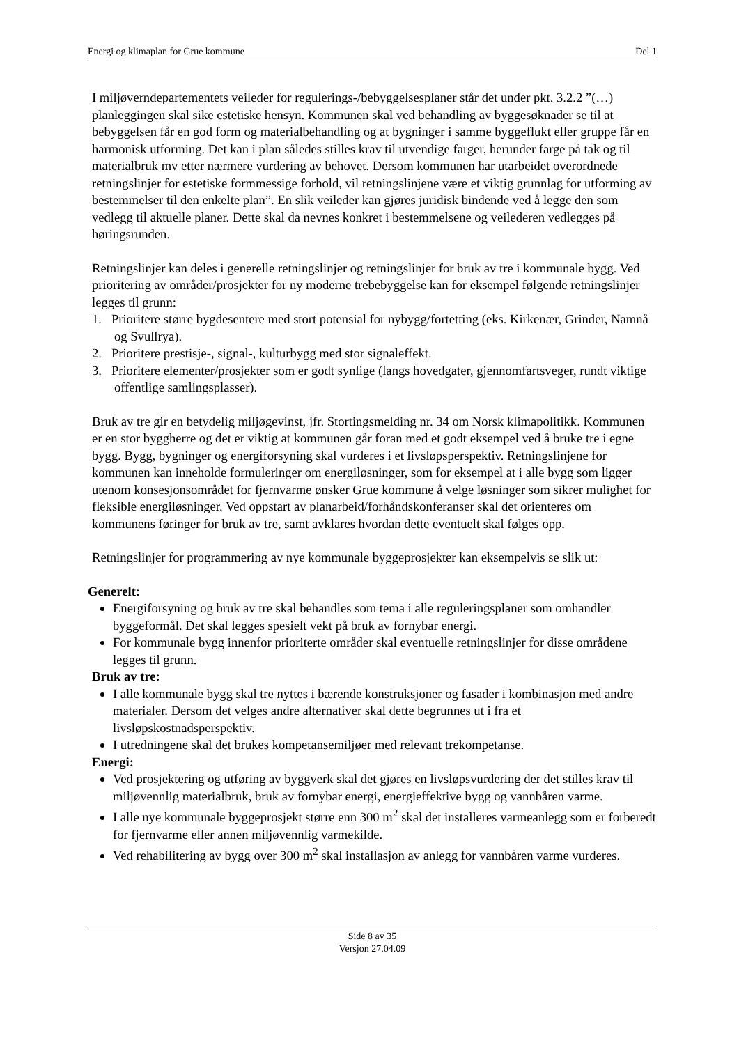Energi og klimaplan for Grue kommune Del 1
I miljøverndepartementets veileder for regulerings-/bebyggelsesplaner står det under pkt. 3.2.2 ”(…) planleggingen skal sike estetiske hensyn. Kommunen skal ved behandling av byggesøknader se til at bebyggelsen får en god form og materialbehandling og at bygninger i samme byggeflukt eller gruppe får en harmonisk utforming. Det kan i plan således stilles krav til utvendige farger, herunder farge på tak og til materialbruk mv etter nærmere vurdering av behovet. Dersom kommunen har utarbeidet overordnede retningslinjer for estetiske formmessige forhold, vil retningslinjene være et viktig grunnlag for utforming av bestemmelser til den enkelte plan”. En slik veileder kan gjøres juridisk bindende ved å legge den som vedlegg til aktuelle planer. Dette skal da nevnes konkret i bestemmelsene og veilederen vedlegges på høringsrunden.
Retningslinjer kan deles i generelle retningslinjer og retningslinjer for bruk av tre i kommunale bygg. Ved prioritering av områder/prosjekter for ny moderne trebebyggelse kan for eksempel følgende retningslinjer legges til grunn:
1. Prioritere større bygdesentere med stort potensial for nybygg/fortetting (eks. Kirkenær, Grinder, Namnå og Svullrya).
2. Prioritere prestisje-, signal-, kulturbygg med stor signaleffekt.
3. Prioritere elementer/prosjekter som er godt synlige (langs hovedgater, gjennomfartsveger, rundt viktige offentlige samlingsplasser).
Bruk av tre gir en betydelig miljøgevinst, jfr. Stortingsmelding nr. 34 om Norsk klimapolitikk. Kommunen er en stor byggherre og det er viktig at kommunen går foran med et godt eksempel ved å bruke tre i egne bygg. Bygg, bygninger og energiforsyning skal vurderes i et livsløpsperspektiv. Retningslinjene for kommunen kan inneholde formuleringer om energiløsninger, som for eksempel at i alle bygg som ligger utenom konsesjonsområdet for fjernvarme ønsker Grue kommune å velge løsninger som sikrer mulighet for fleksible energiløsninger. Ved oppstart av planarbeid/forhåndskonferanser skal det orienteres om kommunens føringer for bruk av tre, samt avklares hvordan dette eventuelt skal følges opp.
Retningslinjer for programmering av nye kommunale byggeprosjekter kan eksempelvis se slik ut:
Generelt:
Energiforsyning og bruk av tre skal behandles som tema i alle reguleringsplaner som omhandler byggeformål. Det skal legges spesielt vekt på bruk av fornybar energi.
For kommunale bygg innenfor prioriterte områder skal eventuelle retningslinjer for disse områdene legges til grunn.
Bruk av tre:
I alle kommunale bygg skal tre nyttes i bærende konstruksjoner og fasader i kombinasjon med andre materialer. Dersom det velges andre alternativer skal dette begrunnes ut i fra et livsløpskostnadsperspektiv.
I utredningene skal det brukes kompetansemiljøer med relevant trekompetanse.
Energi:
Ved prosjektering og utføring av byggverk skal det gjøres en livsløpsvurdering der det stilles krav til miljøvennlig materialbruk, bruk av fornybar energi, energieffektive bygg og vannbåren varme.
I alle nye kommunale byggeprosjekt større enn 300 m<sup>2</sup> skal det installeres varmeanlegg som er forberedt for fjernvarme eller annen miljøvennlig varmekilde.
Ved rehabilitering av bygg over 300 m<sup>2</sup> skal installasjon av anlegg for vannbåren varme vurderes.
Side 8 av 35
Versjon 27.04.09